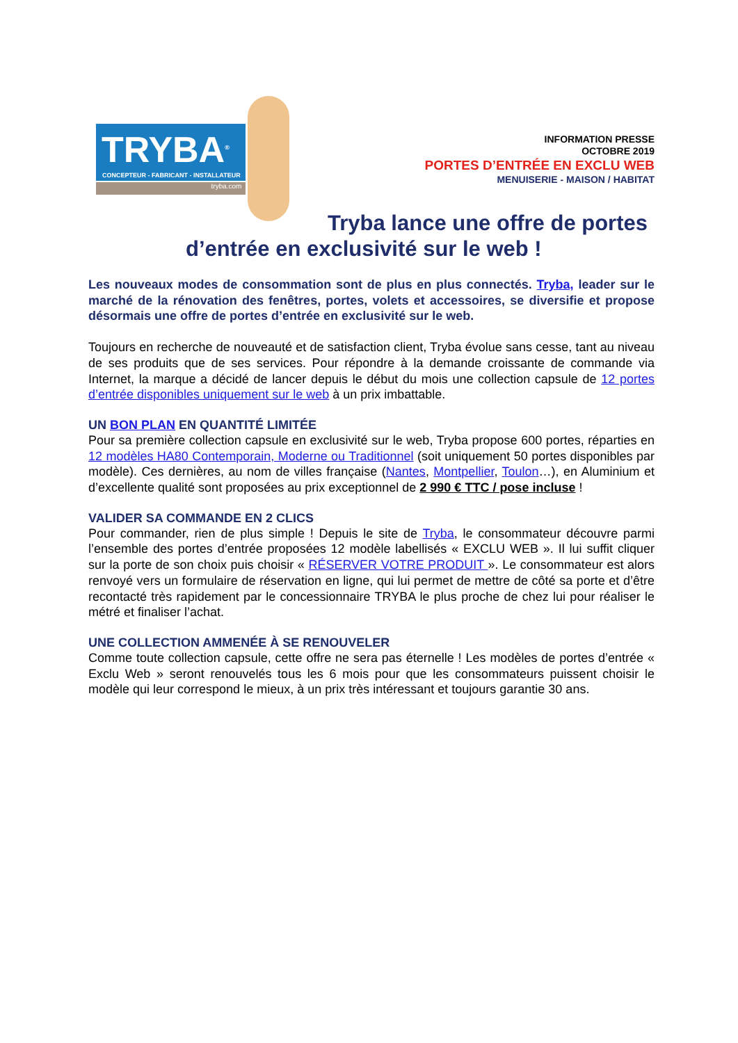TRYBA<sup>®</sup>
CONCEPTEUR - FABRICANT - INSTALLATEUR
tryba.com
INFORMATION PRESSE
OCTOBRE 2019
PORTES D’ENTRÉE EN EXCLU WEB
MENUISERIE - MAISON / HABITAT
Tryba lance une offre de portes
d’entrée en exclusivité sur le web !
Les nouveaux modes de consommation sont de plus en plus connectés. Tryba, leader sur le marché de la rénovation des fenêtres, portes, volets et accessoires, se diversifie et propose désormais une offre de portes d’entrée en exclusivité sur le web.
Toujours en recherche de nouveauté et de satisfaction client, Tryba évolue sans cesse, tant au niveau de ses produits que de ses services. Pour répondre à la demande croissante de commande via Internet, la marque a décidé de lancer depuis le début du mois une collection capsule de 12 portes d’entrée disponibles uniquement sur le web à un prix imbattable.
UN BON PLAN EN QUANTITÉ LIMITÉE
Pour sa première collection capsule en exclusivité sur le web, Tryba propose 600 portes, réparties en 12 modèles HA80 Contemporain, Moderne ou Traditionnel (soit uniquement 50 portes disponibles par modèle). Ces dernières, au nom de villes française (Nantes, Montpellier, Toulon…), en Aluminium et d’excellente qualité sont proposées au prix exceptionnel de 2 990 € TTC / pose incluse !
VALIDER SA COMMANDE EN 2 CLICS
Pour commander, rien de plus simple ! Depuis le site de Tryba, le consommateur découvre parmi l’ensemble des portes d’entrée proposées 12 modèle labellisés « EXCLU WEB ». Il lui suffit cliquer sur la porte de son choix puis choisir « RÉSERVER VOTRE PRODUIT ». Le consommateur est alors renvoyé vers un formulaire de réservation en ligne, qui lui permet de mettre de côté sa porte et d’être recontacté très rapidement par le concessionnaire TRYBA le plus proche de chez lui pour réaliser le métré et finaliser l’achat.
UNE COLLECTION AMMENÉE À SE RENOUVELER
Comme toute collection capsule, cette offre ne sera pas éternelle ! Les modèles de portes d’entrée « Exclu Web » seront renouvelés tous les 6 mois pour que les consommateurs puissent choisir le modèle qui leur correspond le mieux, à un prix très intéressant et toujours garantie 30 ans.